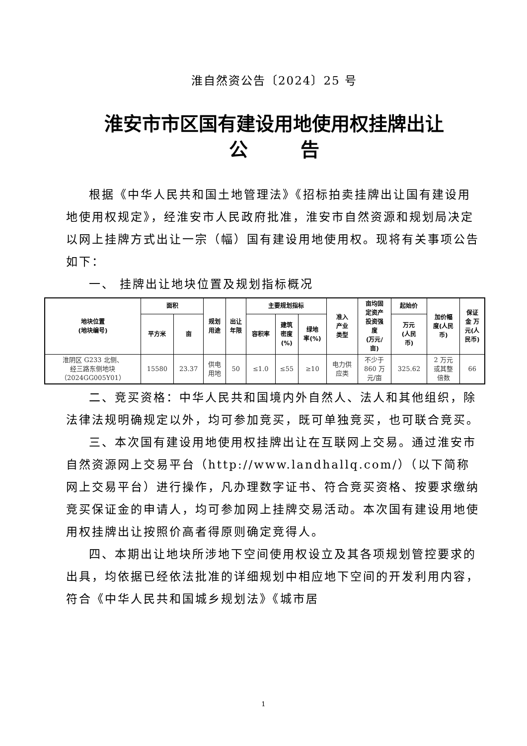淮自然资公告〔2024〕25 号
淮安市市区国有建设用地使用权挂牌出让
公 告
根据《中华人民共和国土地管理法》《招标拍卖挂牌出让国有建设用地使用权规定》，经淮安市人民政府批准，淮安市自然资源和规划局决定以网上挂牌方式出让一宗（幅）国有建设用地使用权。现将有关事项公告如下：
一、 挂牌出让地块位置及规划指标概况
| 地块位置 (地块编号) | 面积 | | 规划 用途 | 出让 年限 | 主要规划指标 | | | 准入 产业 类型 | 亩均固 定资产 投资强 度 (万元/ 亩) | 起始价 | 加价幅 度(人民 币) | 保证 金 万 元(人 民币) |
| --- | --- | --- | --- | --- | --- | --- | --- | --- | --- | --- | --- | --- |
| | 平方米 | 亩 | | | 容积率 | 建筑 密度 (%) | 绿地 率(%) | | | 万元 (人民 币) | | |
| 淮阴区 G233 北侧、 经三路东侧地块 （2024GG005Y01） | 15580 | 23.37 | 供电 用地 | 50 | ≤1.0 | ≤55 | ≥10 | 电力供 应类 | 不少于 860 万 元/亩 | 325.62 | 2 万元 或其整 倍数 | 66 |
二、竞买资格：中华人民共和国境内外自然人、法人和其他组织，除法律法规明确规定以外，均可参加竞买，既可单独竞买，也可联合竞买。
三、本次国有建设用地使用权挂牌出让在互联网上交易。通过淮安市自然资源网上交易平台（http://www.landhallq.com/）（以下简称网上交易平台）进行操作，凡办理数字证书、符合竞买资格、按要求缴纳竞买保证金的申请人，均可参加网上挂牌交易活动。本次国有建设用地使用权挂牌出让按照价高者得原则确定竞得人。
四、本期出让地块所涉地下空间使用权设立及其各项规划管控要求的出具，均依据已经依法批准的详细规划中相应地下空间的开发利用内容，符合《中华人民共和国城乡规划法》《城市居
1